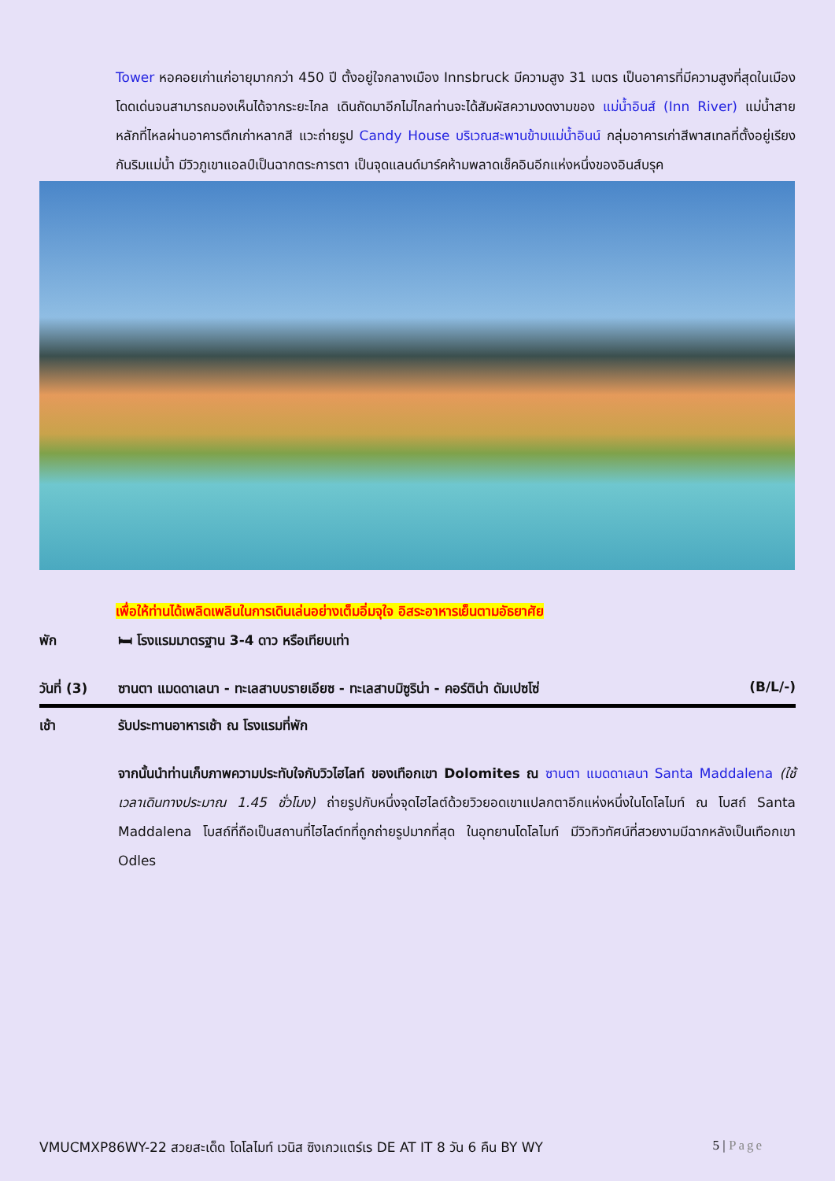Tower หอคอยเก่าแก่อายุมากกว่า 450 ปี ตั้งอยู่ใจกลางเมือง Innsbruck มีความสูง 31 เมตร เป็นอาคารที่มีความสูงที่สุดในเมือง โดดเด่นจนสามารถมองเห็นได้จากระยะไกล เดินถัดมาอีกไม่ไกลท่านจะได้สัมผัสความงดงามของ แม่น้ำอินส์ (Inn River) แม่น้ำสายหลักที่ไหลผ่านอาคารตึกเก่าหลากสี แวะถ่ายรูป Candy House บริเวณสะพานข้ามแม่น้ำอินน์ กลุ่มอาคารเก่าสีพาสเทลที่ตั้งอยู่เรียงกันริมแม่น้ำ มีวิวภูเขาแอลป์เป็นฉากตระการตา เป็นจุดแลนด์มาร์คห้ามพลาดเช็คอินอีกแห่งหนึ่งของอินส์บรุค
เพื่อให้ท่านได้เพลิดเพลินในการเดินเล่นอย่างเต็มอิ่มจุใจ อิสระอาหารเย็นตามอัธยาศัย
พัก 🛏 โรงแรมมาตรฐาน 3-4 ดาว หรือเทียบเท่า
วันที่ (3) ซานตา แมดดาเลนา - ทะเลสาบบรายเอียซ - ทะเลสาบมิซูริน่า - คอร์ติน่า ดัมเปซโซ่ (B/L/-)
เช้า รับประทานอาหารเช้า ณ โรงแรมที่พัก
จากนั้นนำท่านเก็บภาพความประทับใจกับวิวไฮไลท์ ของเทือกเขา Dolomites ณ ซานตา แมดดาเลนา Santa Maddalena (ใช้เวลาเดินทางประมาณ 1.45 ชั่วโมง) ถ่ายรูปกับหนึ่งจุดไฮไลต์ด้วยวิวยอดเขาแปลกตาอีกแห่งหนึ่งในโดโลไมท์ ณ โบสถ์ Santa Maddalena โบสถ์ที่ถือเป็นสถานที่ไฮไลต์ทที่ถูกถ่ายรูปมากที่สุด ในอุทยานโดโลไมท์ มีวิวทิวทัศน์ที่สวยงามมีฉากหลังเป็นเทือกเขา Odles
VMUCMXP86WY-22 สวยสะเด็ด โดโลไมท์ เวนิส ซิงเกวแตร์เร DE AT IT 8 วัน 6 คืน BY WY 5 | Page